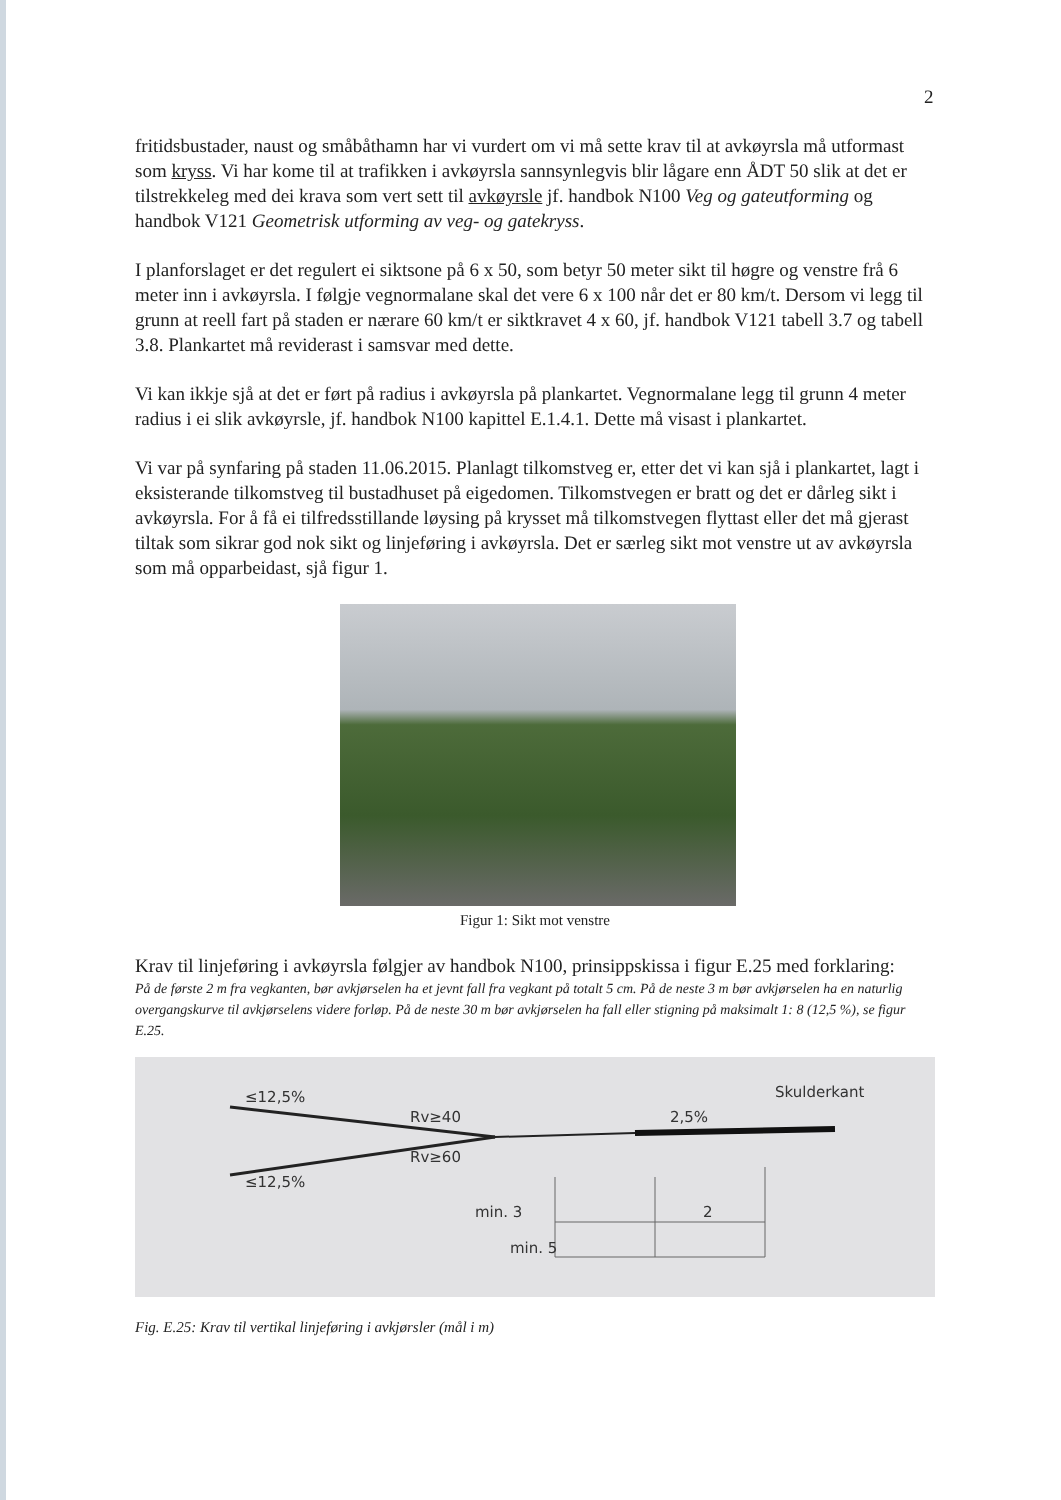2
fritidsbustader, naust og småbåthamn har vi vurdert om vi må sette krav til at avkøyrsla må utformast som kryss. Vi har kome til at trafikken i avkøyrsla sannsynlegvis blir lågare enn ÅDT 50 slik at det er tilstrekkeleg med dei krava som vert sett til avkøyrsle jf. handbok N100 Veg og gateutforming og handbok V121 Geometrisk utforming av veg- og gatekryss.
I planforslaget er det regulert ei siktsone på 6 x 50, som betyr 50 meter sikt til høgre og venstre frå 6 meter inn i avkøyrsla. I følgje vegnormalane skal det vere 6 x 100 når det er 80 km/t. Dersom vi legg til grunn at reell fart på staden er nærare 60 km/t er siktkravet 4 x 60, jf. handbok V121 tabell 3.7 og tabell 3.8. Plankartet må reviderast i samsvar med dette.
Vi kan ikkje sjå at det er ført på radius i avkøyrsla på plankartet. Vegnormalane legg til grunn 4 meter radius i ei slik avkøyrsle, jf. handbok N100 kapittel E.1.4.1. Dette må visast i plankartet.
Vi var på synfaring på staden 11.06.2015. Planlagt tilkomstveg er, etter det vi kan sjå i plankartet, lagt i eksisterande tilkomstveg til bustadhuset på eigedomen. Tilkomstvegen er bratt og det er dårleg sikt i avkøyrsla. For å få ei tilfredsstillande løysing på krysset må tilkomstvegen flyttast eller det må gjerast tiltak som sikrar god nok sikt og linjeføring i avkøyrsla. Det er særleg sikt mot venstre ut av avkøyrsla som må opparbeidast, sjå figur 1.
Figur 1: Sikt mot venstre
Krav til linjeføring i avkøyrsla følgjer av handbok N100, prinsippskissa i figur E.25 med forklaring:
På de første 2 m fra vegkanten, bør avkjørselen ha et jevnt fall fra vegkant på totalt 5 cm. På de neste 3 m bør avkjørselen ha en naturlig overgangskurve til avkjørselens videre forløp. På de neste 30 m bør avkjørselen ha fall eller stigning på maksimalt 1: 8 (12,5 %), se figur E.25.
≤12,5%
≤12,5%
Rv≥40
Rv≥60
2,5%
Skulderkant
min. 3
2
min. 5
Fig. E.25: Krav til vertikal linjeføring i avkjørsler (mål i m)